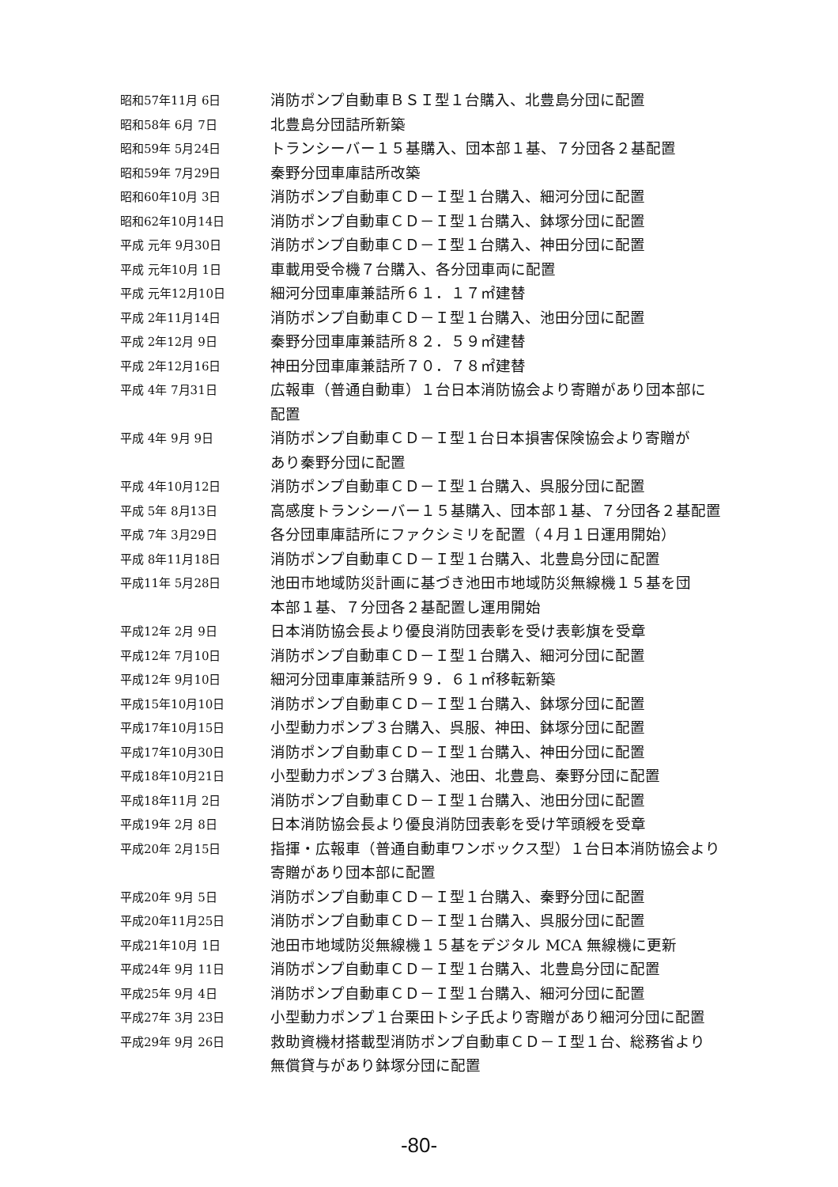昭和57年11月 6日
消防ポンプ自動車ＢＳＩ型１台購入、北豊島分団に配置
昭和58年 6月 7日
北豊島分団詰所新築
昭和59年 5月24日
トランシーバー１５基購入、団本部１基、７分団各２基配置
昭和59年 7月29日
秦野分団車庫詰所改築
昭和60年10月 3日
消防ポンプ自動車ＣＤ－Ｉ型１台購入、細河分団に配置
昭和62年10月14日
消防ポンプ自動車ＣＤ－Ｉ型１台購入、鉢塚分団に配置
平成 元年 9月30日
消防ポンプ自動車ＣＤ－Ｉ型１台購入、神田分団に配置
平成 元年10月 1日
車載用受令機７台購入、各分団車両に配置
平成 元年12月10日
細河分団車庫兼詰所６１．１７㎡建替
平成 2年11月14日
消防ポンプ自動車ＣＤ－Ｉ型１台購入、池田分団に配置
平成 2年12月 9日
秦野分団車庫兼詰所８２．５９㎡建替
平成 2年12月16日
神田分団車庫兼詰所７０．７８㎡建替
平成 4年 7月31日
広報車（普通自動車）１台日本消防協会より寄贈があり団本部に
配置
平成 4年 9月 9日
消防ポンプ自動車ＣＤ－Ｉ型１台日本損害保険協会より寄贈が
あり秦野分団に配置
平成 4年10月12日
消防ポンプ自動車ＣＤ－Ｉ型１台購入、呉服分団に配置
平成 5年 8月13日
高感度トランシーバー１５基購入、団本部１基、７分団各２基配置
平成 7年 3月29日
各分団車庫詰所にファクシミリを配置（４月１日運用開始）
平成 8年11月18日
消防ポンプ自動車ＣＤ－Ｉ型１台購入、北豊島分団に配置
平成11年 5月28日
池田市地域防災計画に基づき池田市地域防災無線機１５基を団
本部１基、７分団各２基配置し運用開始
平成12年 2月 9日
日本消防協会長より優良消防団表彰を受け表彰旗を受章
平成12年 7月10日
消防ポンプ自動車ＣＤ－Ｉ型１台購入、細河分団に配置
平成12年 9月10日
細河分団車庫兼詰所９９．６１㎡移転新築
平成15年10月10日
消防ポンプ自動車ＣＤ－Ｉ型１台購入、鉢塚分団に配置
平成17年10月15日
小型動力ポンプ３台購入、呉服、神田、鉢塚分団に配置
平成17年10月30日
消防ポンプ自動車ＣＤ－Ｉ型１台購入、神田分団に配置
平成18年10月21日
小型動力ポンプ３台購入、池田、北豊島、秦野分団に配置
平成18年11月 2日
消防ポンプ自動車ＣＤ－Ｉ型１台購入、池田分団に配置
平成19年 2月 8日
日本消防協会長より優良消防団表彰を受け竿頭綬を受章
平成20年 2月15日
指揮・広報車（普通自動車ワンボックス型）１台日本消防協会より
寄贈があり団本部に配置
平成20年 9月 5日
消防ポンプ自動車ＣＤ－Ｉ型１台購入、秦野分団に配置
平成20年11月25日
消防ポンプ自動車ＣＤ－Ｉ型１台購入、呉服分団に配置
平成21年10月 1日
池田市地域防災無線機１５基をデジタル MCA 無線機に更新
平成24年 9月 11日
消防ポンプ自動車ＣＤ－Ｉ型１台購入、北豊島分団に配置
平成25年 9月 4日
消防ポンプ自動車ＣＤ－Ｉ型１台購入、細河分団に配置
平成27年 3月 23日
小型動力ポンプ１台栗田トシ子氏より寄贈があり細河分団に配置
平成29年 9月 26日
救助資機材搭載型消防ポンプ自動車ＣＤ－Ｉ型１台、総務省より
無償貸与があり鉢塚分団に配置
-80-